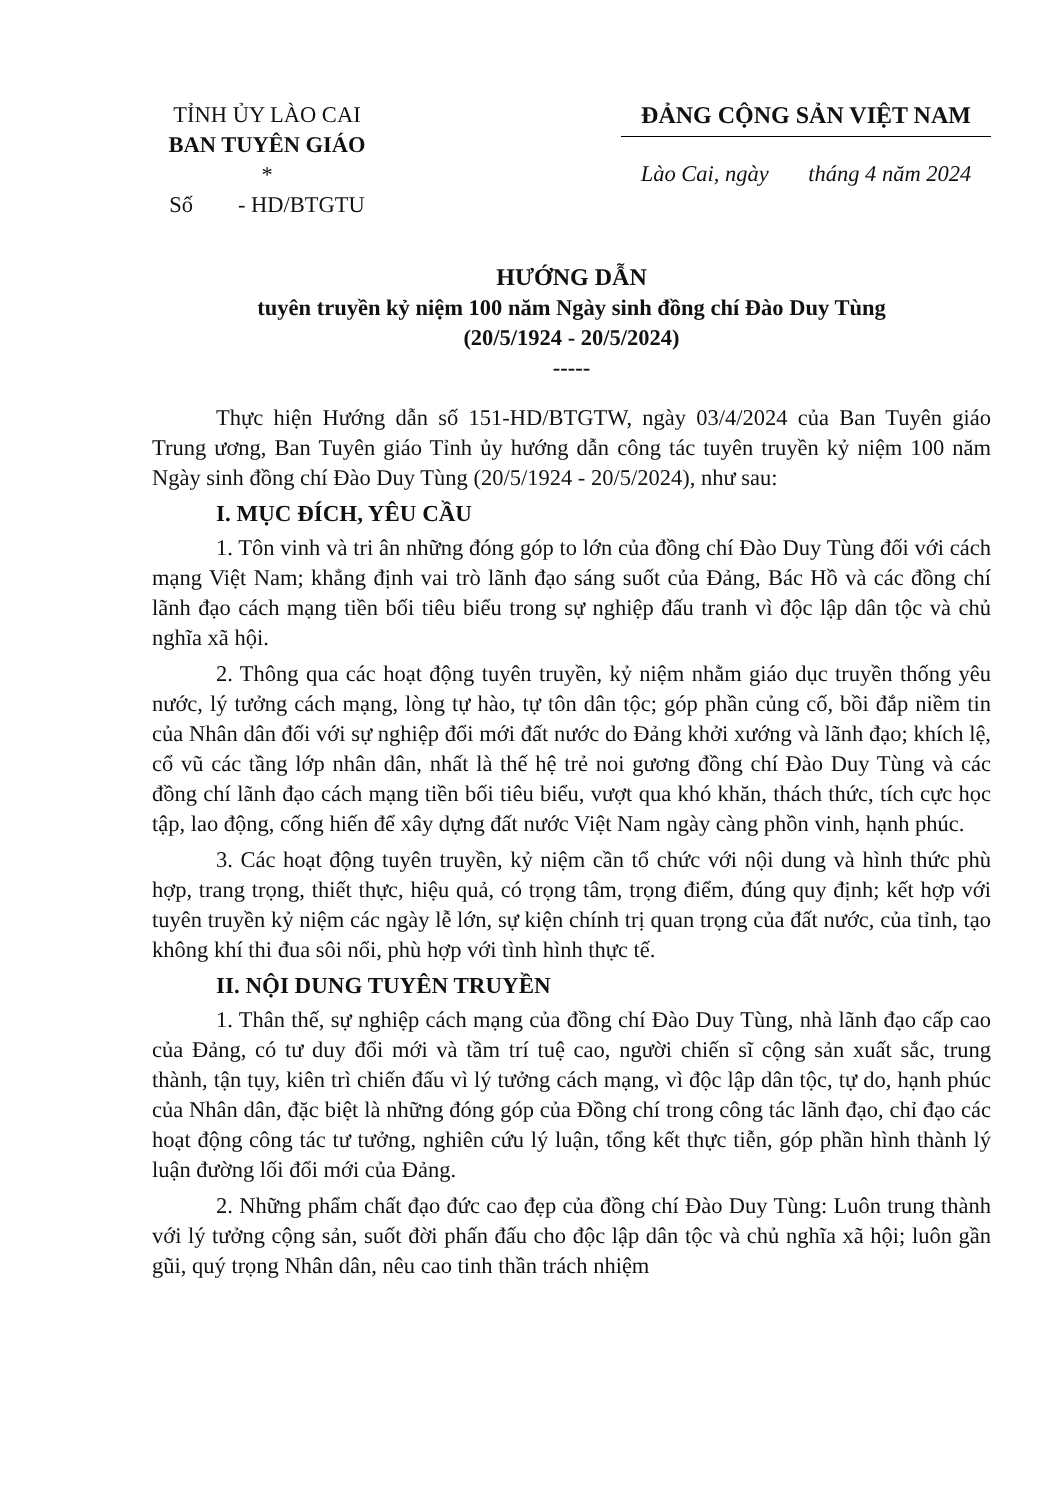TỈNH ỦY LÀO CAI
BAN TUYÊN GIÁO
*
Số - HD/BTGTU
ĐẢNG CỘNG SẢN VIỆT NAM
Lào Cai, ngày tháng 4 năm 2024
HƯỚNG DẪN
tuyên truyền kỷ niệm 100 năm Ngày sinh đồng chí Đào Duy Tùng
(20/5/1924 - 20/5/2024)
-----
Thực hiện Hướng dẫn số 151-HD/BTGTW, ngày 03/4/2024 của Ban Tuyên giáo Trung ương, Ban Tuyên giáo Tỉnh ủy hướng dẫn công tác tuyên truyền kỷ niệm 100 năm Ngày sinh đồng chí Đào Duy Tùng (20/5/1924 - 20/5/2024), như sau:
I. MỤC ĐÍCH, YÊU CẦU
1. Tôn vinh và tri ân những đóng góp to lớn của đồng chí Đào Duy Tùng đối với cách mạng Việt Nam; khẳng định vai trò lãnh đạo sáng suốt của Đảng, Bác Hồ và các đồng chí lãnh đạo cách mạng tiền bối tiêu biểu trong sự nghiệp đấu tranh vì độc lập dân tộc và chủ nghĩa xã hội.
2. Thông qua các hoạt động tuyên truyền, kỷ niệm nhằm giáo dục truyền thống yêu nước, lý tưởng cách mạng, lòng tự hào, tự tôn dân tộc; góp phần củng cố, bồi đắp niềm tin của Nhân dân đối với sự nghiệp đổi mới đất nước do Đảng khởi xướng và lãnh đạo; khích lệ, cổ vũ các tầng lớp nhân dân, nhất là thế hệ trẻ noi gương đồng chí Đào Duy Tùng và các đồng chí lãnh đạo cách mạng tiền bối tiêu biểu, vượt qua khó khăn, thách thức, tích cực học tập, lao động, cống hiến để xây dựng đất nước Việt Nam ngày càng phồn vinh, hạnh phúc.
3. Các hoạt động tuyên truyền, kỷ niệm cần tổ chức với nội dung và hình thức phù hợp, trang trọng, thiết thực, hiệu quả, có trọng tâm, trọng điểm, đúng quy định; kết hợp với tuyên truyền kỷ niệm các ngày lễ lớn, sự kiện chính trị quan trọng của đất nước, của tỉnh, tạo không khí thi đua sôi nổi, phù hợp với tình hình thực tế.
II. NỘI DUNG TUYÊN TRUYỀN
1. Thân thế, sự nghiệp cách mạng của đồng chí Đào Duy Tùng, nhà lãnh đạo cấp cao của Đảng, có tư duy đổi mới và tầm trí tuệ cao, người chiến sĩ cộng sản xuất sắc, trung thành, tận tụy, kiên trì chiến đấu vì lý tưởng cách mạng, vì độc lập dân tộc, tự do, hạnh phúc của Nhân dân, đặc biệt là những đóng góp của Đồng chí trong công tác lãnh đạo, chỉ đạo các hoạt động công tác tư tưởng, nghiên cứu lý luận, tổng kết thực tiễn, góp phần hình thành lý luận đường lối đổi mới của Đảng.
2. Những phẩm chất đạo đức cao đẹp của đồng chí Đào Duy Tùng: Luôn trung thành với lý tưởng cộng sản, suốt đời phấn đấu cho độc lập dân tộc và chủ nghĩa xã hội; luôn gần gũi, quý trọng Nhân dân, nêu cao tinh thần trách nhiệm